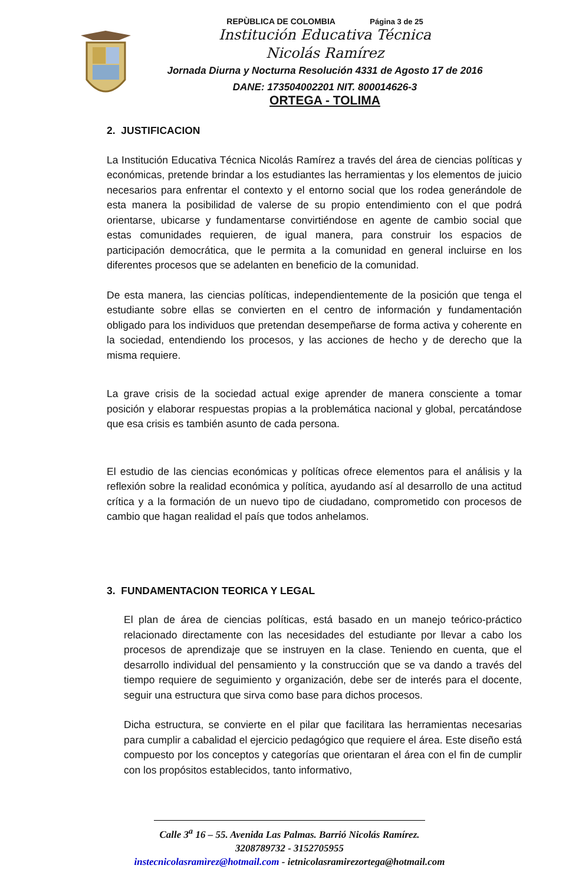REPÙBLICA DE COLOMBIA Página 3 de 25
Institución Educativa Técnica
Nicolás Ramírez
Jornada Diurna y Nocturna Resolución 4331 de Agosto 17 de 2016
DANE: 173504002201 NIT. 800014626-3
ORTEGA - TOLIMA
2. JUSTIFICACION
La Institución Educativa Técnica Nicolás Ramírez a través del área de ciencias políticas y económicas, pretende brindar a los estudiantes las herramientas y los elementos de juicio necesarios para enfrentar el contexto y el entorno social que los rodea generándole de esta manera la posibilidad de valerse de su propio entendimiento con el que podrá orientarse, ubicarse y fundamentarse convirtiéndose en agente de cambio social que estas comunidades requieren, de igual manera, para construir los espacios de participación democrática, que le permita a la comunidad en general incluirse en los diferentes procesos que se adelanten en beneficio de la comunidad.
De esta manera, las ciencias políticas, independientemente de la posición que tenga el estudiante sobre ellas se convierten en el centro de información y fundamentación obligado para los individuos que pretendan desempeñarse de forma activa y coherente en la sociedad, entendiendo los procesos, y las acciones de hecho y de derecho que la misma requiere.
La grave crisis de la sociedad actual exige aprender de manera consciente a tomar posición y elaborar respuestas propias a la problemática nacional y global, percatándose que esa crisis es también asunto de cada persona.
El estudio de las ciencias económicas y políticas ofrece elementos para el análisis y la reflexión sobre la realidad económica y política, ayudando así al desarrollo de una actitud crítica y a la formación de un nuevo tipo de ciudadano, comprometido con procesos de cambio que hagan realidad el país que todos anhelamos.
3. FUNDAMENTACION TEORICA Y LEGAL
El plan de área de ciencias políticas, está basado en un manejo teórico-práctico relacionado directamente con las necesidades del estudiante por llevar a cabo los procesos de aprendizaje que se instruyen en la clase. Teniendo en cuenta, que el desarrollo individual del pensamiento y la construcción que se va dando a través del tiempo requiere de seguimiento y organización, debe ser de interés para el docente, seguir una estructura que sirva como base para dichos procesos.
Dicha estructura, se convierte en el pilar que facilitara las herramientas necesarias para cumplir a cabalidad el ejercicio pedagógico que requiere el área. Este diseño está compuesto por los conceptos y categorías que orientaran el área con el fin de cumplir con los propósitos establecidos, tanto informativo,
Calle 3<sup>a</sup> 16 – 55. Avenida Las Palmas. Barrió Nicolás Ramírez.
3208789732 - 3152705955
instecnicolasramìrez@hotmail.com - ietnicolasramirezortega@hotmail.com